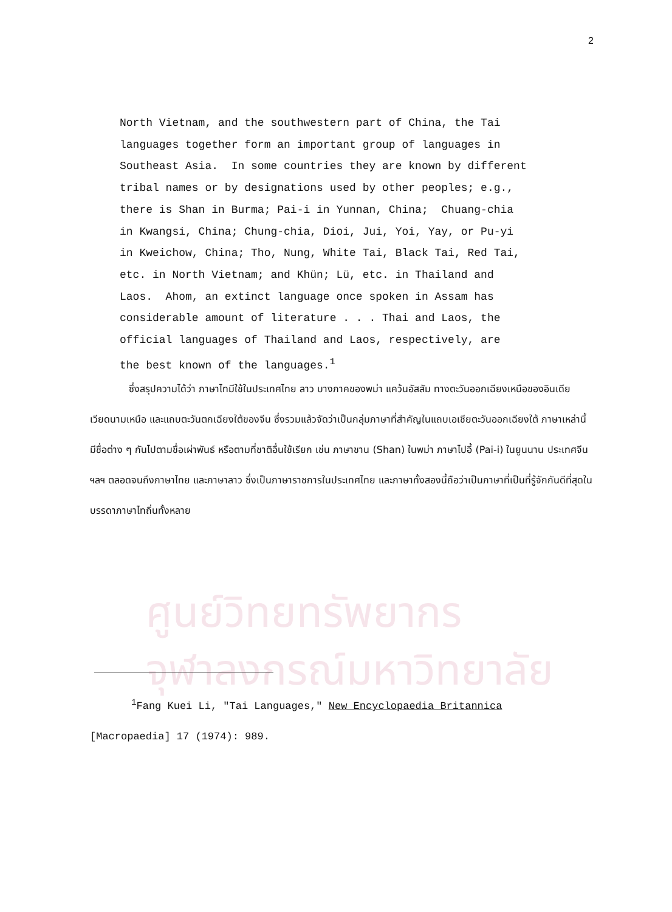2
North Vietnam, and the southwestern part of China, the Tai languages together form an important group of languages in Southeast Asia. In some countries they are known by different tribal names or by designations used by other peoples; e.g., there is Shan in Burma; Pai-i in Yunnan, China; Chuang-chia in Kwangsi, China; Chung-chia, Dioi, Jui, Yoi, Yay, or Pu-yi in Kweichow, China; Tho, Nung, White Tai, Black Tai, Red Tai, etc. in North Vietnam; and Khün; Lü, etc. in Thailand and Laos. Ahom, an extinct language once spoken in Assam has considerable amount of literature . . . Thai and Laos, the official languages of Thailand and Laos, respectively, are the best known of the languages.<sup>1</sup>
    ซึ่งสรุปความได้ว่า ภาษาไทมีใช้ในประเทศไทย ลาว บางภาคของพม่า แคว้นอัสสัม ทางตะวันออกเฉียงเหนือของอินเดีย เวียดนามเหนือ และแถบตะวันตกเฉียงใต้ของจีน ซึ่งรวมแล้วจัดว่าเป็นกลุ่มภาษาที่สำคัญในแถบเอเชียตะวันออกเฉียงใต้ ภาษาเหล่านี้มีชื่อต่าง ๆ กันไปตามชื่อเผ่าพันธ์ หรือตามที่ชาติอื่นใช้เรียก เช่น ภาษาชาน (Shan) ในพม่า ภาษาไปอี้ (Pai-i) ในยูนนาน ประเทศจีน ฯลฯ ตลอดจนถึงภาษาไทย และภาษาลาว ซึ่งเป็นภาษาราชการในประเทศไทย และภาษาทั้งสองนี้ถือว่าเป็นภาษาที่เป็นที่รู้จักกันดีที่สุดในบรรดาภาษาไทถิ่นทั้งหลาย
ศูนย์วิทยทรัพยากร
จุฬาลงกรณ์มหาวิทยาลัย
    <sup>1</sup> Fang Kuei Li, "Tai Languages," New Encyclopaedia Britannica
[Macropaedia] 17 (1974): 989.